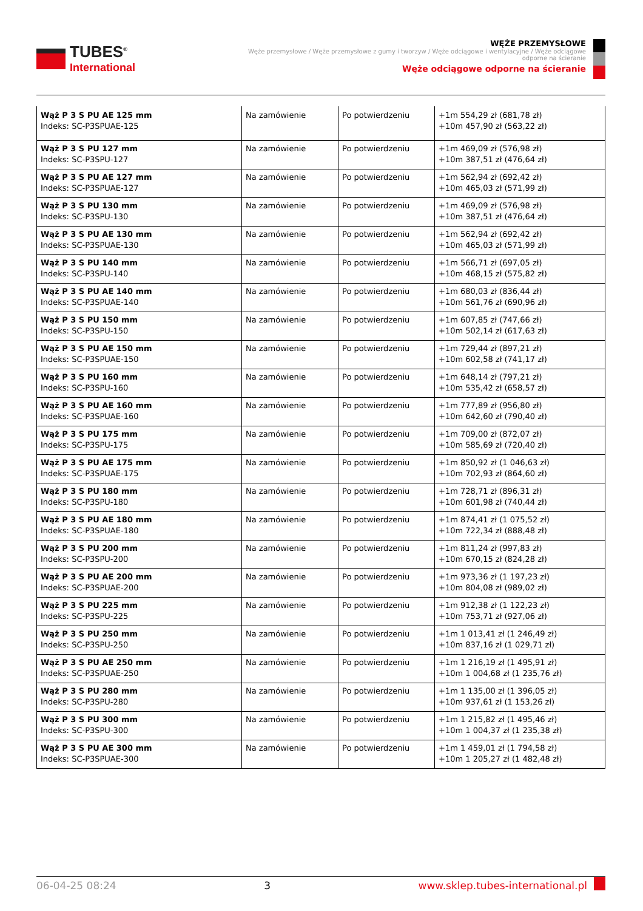TUBES<sup>®</sup>
International
WĘŻE PRZEMYSŁOWE
Węże przemysłowe / Węże przemysłowe z gumy i tworzyw / Węże odciągowe i wentylacyjne / Węże odciągowe odporne na ścieranie
Węże odciągowe odporne na ścieranie
| Wąż P 3 S PU AE 125 mm Indeks: SC-P3SPUAE-125 | Na zamówienie | Po potwierdzeniu | +1m 554,29 zł (681,78 zł) +10m 457,90 zł (563,22 zł) |
| Wąż P 3 S PU 127 mm Indeks: SC-P3SPU-127 | Na zamówienie | Po potwierdzeniu | +1m 469,09 zł (576,98 zł) +10m 387,51 zł (476,64 zł) |
| Wąż P 3 S PU AE 127 mm Indeks: SC-P3SPUAE-127 | Na zamówienie | Po potwierdzeniu | +1m 562,94 zł (692,42 zł) +10m 465,03 zł (571,99 zł) |
| Wąż P 3 S PU 130 mm Indeks: SC-P3SPU-130 | Na zamówienie | Po potwierdzeniu | +1m 469,09 zł (576,98 zł) +10m 387,51 zł (476,64 zł) |
| Wąż P 3 S PU AE 130 mm Indeks: SC-P3SPUAE-130 | Na zamówienie | Po potwierdzeniu | +1m 562,94 zł (692,42 zł) +10m 465,03 zł (571,99 zł) |
| Wąż P 3 S PU 140 mm Indeks: SC-P3SPU-140 | Na zamówienie | Po potwierdzeniu | +1m 566,71 zł (697,05 zł) +10m 468,15 zł (575,82 zł) |
| Wąż P 3 S PU AE 140 mm Indeks: SC-P3SPUAE-140 | Na zamówienie | Po potwierdzeniu | +1m 680,03 zł (836,44 zł) +10m 561,76 zł (690,96 zł) |
| Wąż P 3 S PU 150 mm Indeks: SC-P3SPU-150 | Na zamówienie | Po potwierdzeniu | +1m 607,85 zł (747,66 zł) +10m 502,14 zł (617,63 zł) |
| Wąż P 3 S PU AE 150 mm Indeks: SC-P3SPUAE-150 | Na zamówienie | Po potwierdzeniu | +1m 729,44 zł (897,21 zł) +10m 602,58 zł (741,17 zł) |
| Wąż P 3 S PU 160 mm Indeks: SC-P3SPU-160 | Na zamówienie | Po potwierdzeniu | +1m 648,14 zł (797,21 zł) +10m 535,42 zł (658,57 zł) |
| Wąż P 3 S PU AE 160 mm Indeks: SC-P3SPUAE-160 | Na zamówienie | Po potwierdzeniu | +1m 777,89 zł (956,80 zł) +10m 642,60 zł (790,40 zł) |
| Wąż P 3 S PU 175 mm Indeks: SC-P3SPU-175 | Na zamówienie | Po potwierdzeniu | +1m 709,00 zł (872,07 zł) +10m 585,69 zł (720,40 zł) |
| Wąż P 3 S PU AE 175 mm Indeks: SC-P3SPUAE-175 | Na zamówienie | Po potwierdzeniu | +1m 850,92 zł (1 046,63 zł) +10m 702,93 zł (864,60 zł) |
| Wąż P 3 S PU 180 mm Indeks: SC-P3SPU-180 | Na zamówienie | Po potwierdzeniu | +1m 728,71 zł (896,31 zł) +10m 601,98 zł (740,44 zł) |
| Wąż P 3 S PU AE 180 mm Indeks: SC-P3SPUAE-180 | Na zamówienie | Po potwierdzeniu | +1m 874,41 zł (1 075,52 zł) +10m 722,34 zł (888,48 zł) |
| Wąż P 3 S PU 200 mm Indeks: SC-P3SPU-200 | Na zamówienie | Po potwierdzeniu | +1m 811,24 zł (997,83 zł) +10m 670,15 zł (824,28 zł) |
| Wąż P 3 S PU AE 200 mm Indeks: SC-P3SPUAE-200 | Na zamówienie | Po potwierdzeniu | +1m 973,36 zł (1 197,23 zł) +10m 804,08 zł (989,02 zł) |
| Wąż P 3 S PU 225 mm Indeks: SC-P3SPU-225 | Na zamówienie | Po potwierdzeniu | +1m 912,38 zł (1 122,23 zł) +10m 753,71 zł (927,06 zł) |
| Wąż P 3 S PU 250 mm Indeks: SC-P3SPU-250 | Na zamówienie | Po potwierdzeniu | +1m 1 013,41 zł (1 246,49 zł) +10m 837,16 zł (1 029,71 zł) |
| Wąż P 3 S PU AE 250 mm Indeks: SC-P3SPUAE-250 | Na zamówienie | Po potwierdzeniu | +1m 1 216,19 zł (1 495,91 zł) +10m 1 004,68 zł (1 235,76 zł) |
| Wąż P 3 S PU 280 mm Indeks: SC-P3SPU-280 | Na zamówienie | Po potwierdzeniu | +1m 1 135,00 zł (1 396,05 zł) +10m 937,61 zł (1 153,26 zł) |
| Wąż P 3 S PU 300 mm Indeks: SC-P3SPU-300 | Na zamówienie | Po potwierdzeniu | +1m 1 215,82 zł (1 495,46 zł) +10m 1 004,37 zł (1 235,38 zł) |
| Wąż P 3 S PU AE 300 mm Indeks: SC-P3SPUAE-300 | Na zamówienie | Po potwierdzeniu | +1m 1 459,01 zł (1 794,58 zł) +10m 1 205,27 zł (1 482,48 zł) |
06-04-25 08:24 3 www.sklep.tubes-international.pl